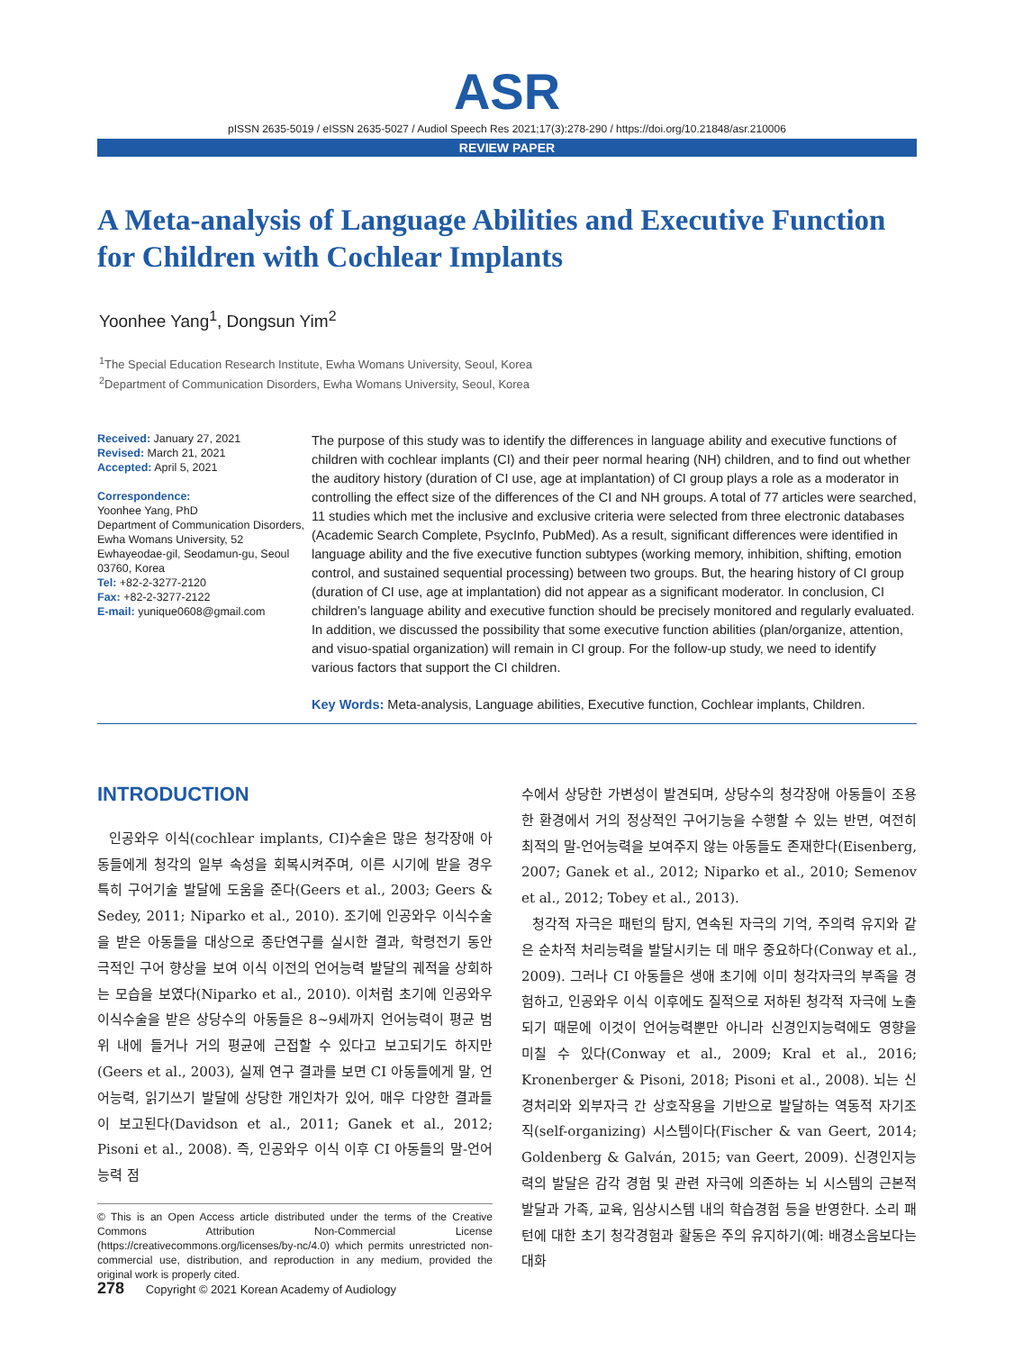ASR
pISSN 2635-5019 / eISSN 2635-5027 / Audiol Speech Res 2021;17(3):278-290 / https://doi.org/10.21848/asr.210006
REVIEW PAPER
A Meta-analysis of Language Abilities and Executive Function for Children with Cochlear Implants
Yoonhee Yang<sup>1</sup>, Dongsun Yim<sup>2</sup>
<sup>1</sup> The Special Education Research Institute, Ewha Womans University, Seoul, Korea
<sup>2</sup> Department of Communication Disorders, Ewha Womans University, Seoul, Korea
Received: January 27, 2021
Revised: March 21, 2021
Accepted: April 5, 2021
Correspondence:
Yoonhee Yang, PhD
Department of Communication Disorders, Ewha Womans University, 52 Ewhayeodae-gil, Seodamun-gu, Seoul 03760, Korea
Tel: +82-2-3277-2120
Fax: +82-2-3277-2122
E-mail: yunique0608@gmail.com
The purpose of this study was to identify the differences in language ability and executive functions of children with cochlear implants (CI) and their peer normal hearing (NH) children, and to find out whether the auditory history (duration of CI use, age at implantation) of CI group plays a role as a moderator in controlling the effect size of the differences of the CI and NH groups. A total of 77 articles were searched, 11 studies which met the inclusive and exclusive criteria were selected from three electronic databases (Academic Search Complete, PsycInfo, PubMed). As a result, significant differences were identified in language ability and the five executive function subtypes (working memory, inhibition, shifting, emotion control, and sustained sequential processing) between two groups. But, the hearing history of CI group (duration of CI use, age at implantation) did not appear as a significant moderator. In conclusion, CI children’s language ability and executive function should be precisely monitored and regularly evaluated. In addition, we discussed the possibility that some executive function abilities (plan/organize, attention, and visuo-spatial organization) will remain in CI group. For the follow-up study, we need to identify various factors that support the CI children.
Key Words: Meta-analysis, Language abilities, Executive function, Cochlear implants, Children.
INTRODUCTION
인공와우 이식(cochlear implants, CI)수술은 많은 청각장애 아동들에게 청각의 일부 속성을 회복시켜주며, 이른 시기에 받을 경우 특히 구어기술 발달에 도움을 준다(Geers et al., 2003; Geers & Sedey, 2011; Niparko et al., 2010). 조기에 인공와우 이식수술을 받은 아동들을 대상으로 종단연구를 실시한 결과, 학령전기 동안 극적인 구어 향상을 보여 이식 이전의 언어능력 발달의 궤적을 상회하는 모습을 보였다(Niparko et al., 2010). 이처럼 초기에 인공와우 이식수술을 받은 상당수의 아동들은 8~9세까지 언어능력이 평균 범위 내에 들거나 거의 평균에 근접할 수 있다고 보고되기도 하지만(Geers et al., 2003), 실제 연구 결과를 보면 CI 아동들에게 말, 언어능력, 읽기쓰기 발달에 상당한 개인차가 있어, 매우 다양한 결과들이 보고된다(Davidson et al., 2011; Ganek et al., 2012; Pisoni et al., 2008). 즉, 인공와우 이식 이후 CI 아동들의 말-언어능력 점
© This is an Open Access article distributed under the terms of the Creative Commons Attribution Non-Commercial License (https://creativecommons.org/licenses/by-nc/4.0) which permits unrestricted non-commercial use, distribution, and reproduction in any medium, provided the original work is properly cited.
수에서 상당한 가변성이 발견되며, 상당수의 청각장애 아동들이 조용한 환경에서 거의 정상적인 구어기능을 수행할 수 있는 반면, 여전히 최적의 말-언어능력을 보여주지 않는 아동들도 존재한다(Eisenberg, 2007; Ganek et al., 2012; Niparko et al., 2010; Semenov et al., 2012; Tobey et al., 2013).
청각적 자극은 패턴의 탐지, 연속된 자극의 기억, 주의력 유지와 같은 순차적 처리능력을 발달시키는 데 매우 중요하다(Conway et al., 2009). 그러나 CI 아동들은 생애 초기에 이미 청각자극의 부족을 경험하고, 인공와우 이식 이후에도 질적으로 저하된 청각적 자극에 노출되기 때문에 이것이 언어능력뿐만 아니라 신경인지능력에도 영향을 미칠 수 있다(Conway et al., 2009; Kral et al., 2016; Kronenberger & Pisoni, 2018; Pisoni et al., 2008). 뇌는 신경처리와 외부자극 간 상호작용을 기반으로 발달하는 역동적 자기조직(self-organizing) 시스템이다(Fischer & van Geert, 2014; Goldenberg & Galván, 2015; van Geert, 2009). 신경인지능력의 발달은 감각 경험 및 관련 자극에 의존하는 뇌 시스템의 근본적 발달과 가족, 교육, 임상시스템 내의 학습경험 등을 반영한다. 소리 패턴에 대한 초기 청각경험과 활동은 주의 유지하기(예: 배경소음보다는 대화
278 Copyright © 2021 Korean Academy of Audiology